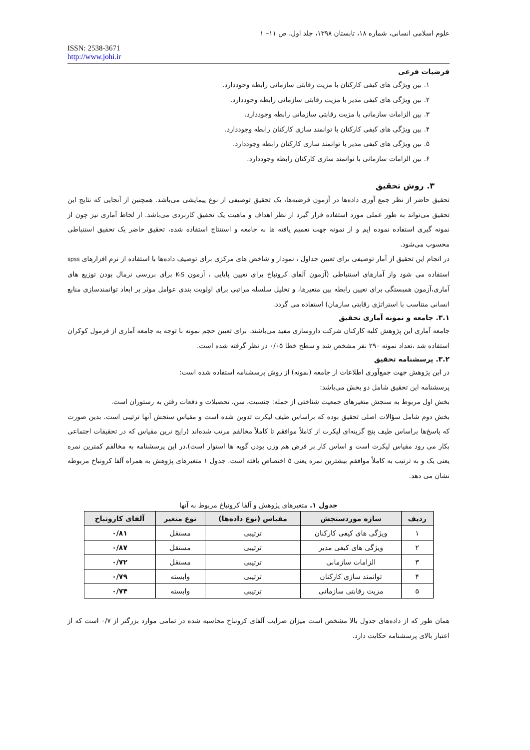علوم اسلامی انسانی، شماره ۱۸، تابستان ۱۳۹۸، جلد اول، ص ۱۱– ۱
ISSN: 2538-3671
http://www.johi.ir
فرضیات فرعی
۱. بین ویژگی های کیفی کارکنان با مزیت رقابتی سازمانی رابطه وجوددارد.
۲. بین ویژگی های کیفی مدیر با مزیت رقابتی سازمانی رابطه وجوددارد.
۳. بین الزامات سازمانی با مزیت رقابتی سازمانی رابطه وجوددارد.
۴. بین ویژگی های کیفی کارکنان با توانمند سازی کارکنان رابطه وجوددارد.
۵. بین ویژگی های کیفی مدیر با توانمند سازی کارکنان رابطه وجوددارد.
۶. بین الزامات سازمانی با توانمند سازی کارکنان رابطه وجوددارد.
۳. روش تحقیق
تحقیق حاضر از نظر جمع آوری داده‌ها در آزمون فرضیه‌ها، یک تحقیق توصیفی از نوع پیمایشی می‌باشد. همچنین از آنجایی که نتایج این تحقیق می‌تواند به طور عملی مورد استفاده قرار گیرد از نظر اهداف و ماهیت یک تحقیق کاربردی می‌باشد. از لحاظ آماری نیز چون از نمونه گیری استفاده نموده ایم و از نمونه جهت تعمیم یافته ها به جامعه و استنتاج استفاده شده، تحقیق حاضر یک تحقیق استنباطی محسوب می‌شود.
در انجام این تحقیق از آمار توصیفی برای تعیین جداول ، نمودار و شاخص های مرکزی برای توصیف داده‌ها با استفاده از نرم افزارهای spss استفاده می شود واز آمارهای استنباطی (آزمون آلفای کرونباخ برای تعیین پایایی ، آزمون K-S برای بررسی نرمال بودن توزیع های آماری،آزمون همبستگی برای تعیین رابطه بین متغیرها، و تحلیل سلسله مراتبی برای اولویت بندی عوامل موثر بر ابعاد توانمندسازی منابع انسانی متناسب با استراتژی رقابتی سازمان) استفاده می گردد.
۳.۱. جامعه و نمونه آماری تحقیق
جامعه آماری این پژوهش کلیه کارکنان شرکت داروسازی مفید می‌باشند. برای تعیین حجم نمونه با توجه به جامعه آماری از فرمول کوکران استفاده شد ،تعداد نمونه ۲۹۰ نفر مشخص شد و سطح خطا ۰/۰۵ در نظر گرفته شده است.
۳.۲. پرسشنامه تحقیق
در این پژوهش جهت جمع‌آوری اطلاعات از جامعه (نمونه) از روش پرسشنامه استفاده شده است:
پرسشنامه این تحقیق شامل دو بخش می‌باشد:
بخش اول مربوط به سنجش متغیرهای جمعیت شناختی از جمله: جنسیت، سن، تحصیلات و دفعات رفتن به رستوران است.
بخش دوم شامل سؤالات اصلی تحقیق بوده که براساس طیف لیکرت تدوین شده است و مقیاس سنجش آنها ترتیبی است. بدین صورت که پاسخ‌ها براساس طیف پنج گزینه‌ای لیکرت از کاملاً موافقم تا کاملاً مخالفم مرتب شده‌اند (رایج ترین مقیاس که در تحقیقات اجتماعی بکار می رود مقیاس لیکرت است و اساس کار بر فرض هم وزن بودن گویه ها استوار است).در این پرسشنامه به مخالفم کمترین نمره یعنی یک و به ترتیب به کاملاً موافقم بیشترین نمره یعنی ۵ اختصاص یافته است. جدول ۱ متغیرهای پژوهش به همراه آلفا کرونباخ مربوطه نشان می دهد.
جدول ۱. متغیرهای پژوهش و آلفا کرونباخ مربوط به آنها
| ردیف | سازه موردسنجش | مقیاس (نوع داده‌ها) | نوع متغیر | آلفای کارونباخ |
| --- | --- | --- | --- | --- |
| ۱ | ویژگی های کیفی کارکنان | ترتیبی | مستقل | ۰/۸۱ |
| ۲ | ویژگی های کیفی مدیر | ترتیبی | مستقل | ۰/۸۷ |
| ۳ | الزامات سازمانی | ترتیبی | مستقل | ۰/۷۲ |
| ۴ | توانمند سازی کارکنان | ترتیبی | وابسته | ۰/۷۹ |
| ۵ | مزیت رقابتی سازمانی | ترتیبی | وابسته | ۰/۷۴ |
همان طور که از داده‌های جدول بالا مشخص است میزان ضرایب آلفای کرونباخ محاسبه شده در تمامی موارد بزرگتر از ۰/۷ است که از اعتبار بالای پرسشنامه حکایت دارد.